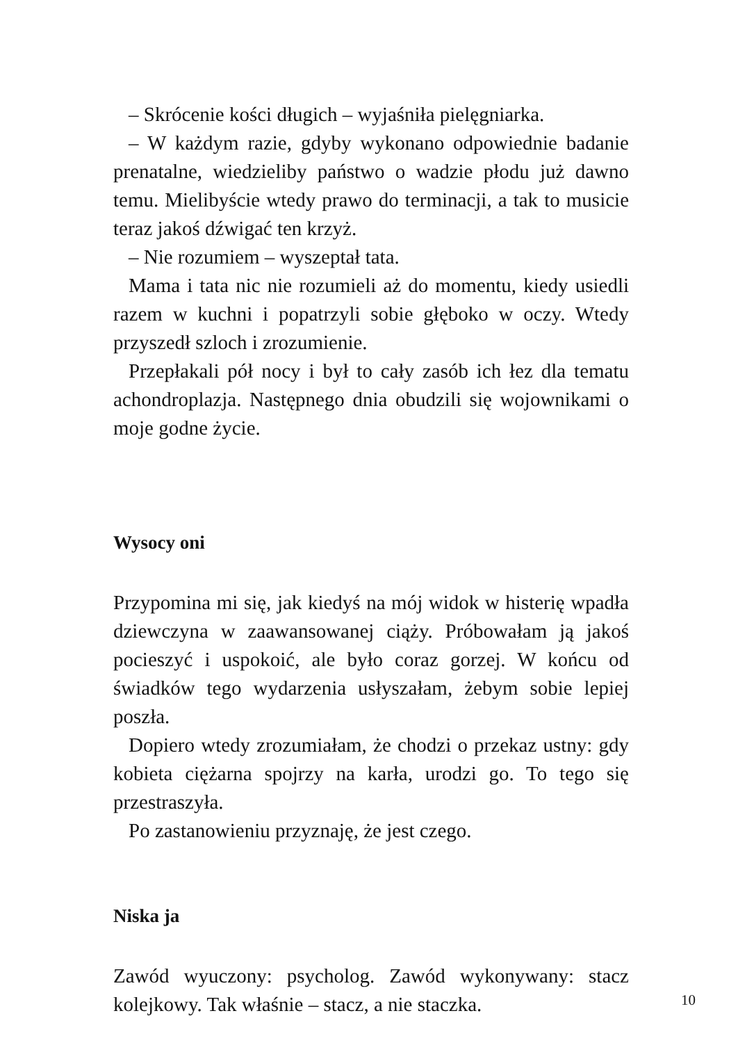– Skrócenie kości długich – wyjaśniła pielęgniarka.
– W każdym razie, gdyby wykonano odpowiednie badanie prenatalne, wiedzieliby państwo o wadzie płodu już dawno temu. Mielibyście wtedy prawo do terminacji, a tak to musicie teraz jakoś dźwigać ten krzyż.
– Nie rozumiem – wyszeptał tata.
Mama i tata nic nie rozumieli aż do momentu, kiedy usiedli razem w kuchni i popatrzyli sobie głęboko w oczy. Wtedy przyszedł szloch i zrozumienie.
Przepłakali pół nocy i był to cały zasób ich łez dla tematu achondroplazja. Następnego dnia obudzili się wojownikami o moje godne życie.
Wysocy oni
Przypomina mi się, jak kiedyś na mój widok w histerię wpadła dziewczyna w zaawansowanej ciąży. Próbowałam ją jakoś pocieszyć i uspokoić, ale było coraz gorzej. W końcu od świadków tego wydarzenia usłyszałam, żebym sobie lepiej poszła.
Dopiero wtedy zrozumiałam, że chodzi o przekaz ustny: gdy kobieta ciężarna spojrzy na karła, urodzi go. To tego się przestraszyła.
Po zastanowieniu przyznaję, że jest czego.
Niska ja
Zawód wyuczony: psycholog. Zawód wykonywany: stacz kolejkowy. Tak właśnie – stacz, a nie staczka.
10